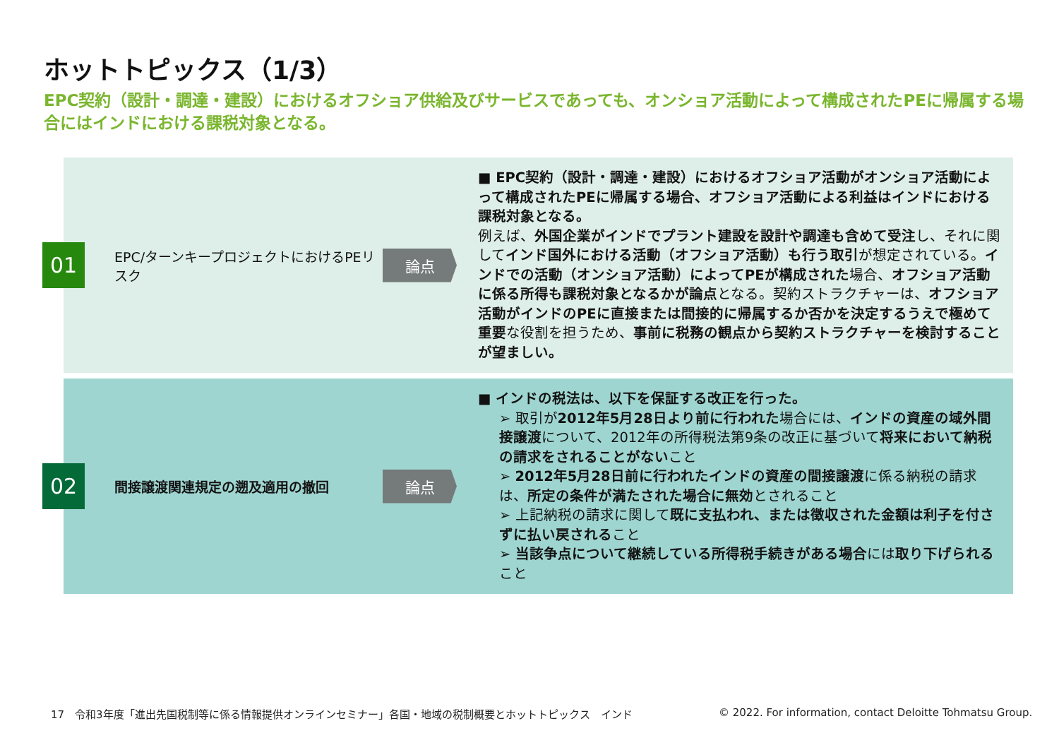ホットトピックス（1/3）
EPC契約（設計・調達・建設）におけるオフショア供給及びサービスであっても、オンショア活動によって構成されたPEに帰属する場合にはインドにおける課税対象となる。
01
EPC/ターンキープロジェクトにおけるPEリスク
論点
■ EPC契約（設計・調達・建設）におけるオフショア活動がオンショア活動によって構成されたPEに帰属する場合、オフショア活動による利益はインドにおける課税対象となる。
例えば、外国企業がインドでプラント建設を設計や調達も含めて受注し、それに関してインド国外における活動（オフショア活動）も行う取引が想定されている。インドでの活動（オンショア活動）によってPEが構成された場合、オフショア活動に係る所得も課税対象となるかが論点となる。契約ストラクチャーは、オフショア活動がインドのPEに直接または間接的に帰属するか否かを決定するうえで極めて重要な役割を担うため、事前に税務の観点から契約ストラクチャーを検討することが望ましい。
02
間接譲渡関連規定の遡及適用の撤回
論点
■ インドの税法は、以下を保証する改正を行った。
➢ 取引が2012年5月28日より前に行われた場合には、インドの資産の域外間接譲渡について、2012年の所得税法第9条の改正に基づいて将来において納税の請求をされることがないこと
➢ 2012年5月28日前に行われたインドの資産の間接譲渡に係る納税の請求は、所定の条件が満たされた場合に無効とされること
➢ 上記納税の請求に関して既に支払われ、または徴収された金額は利子を付さずに払い戻されること
➢ 当該争点について継続している所得税手続きがある場合には取り下げられること
17　令和3年度「進出先国税制等に係る情報提供オンラインセミナー」各国・地域の税制概要とホットトピックス　インド
© 2022. For information, contact Deloitte Tohmatsu Group.